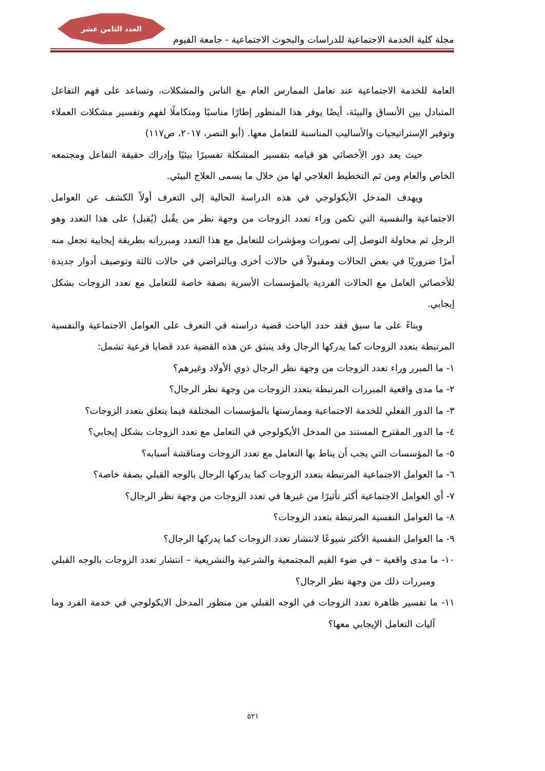العدد الثامن عشر
مجلة كلية الخدمة الاجتماعية للدراسات والبحوث الاجتماعية - جامعة الفيوم
العامة للخدمة الاجتماعية عند تعامل الممارس العام مع الناس والمشكلات، وتساعد على فهم التفاعل المتبادل بين الأنساق والبيئة، أيضًا يوفر هذا المنظور إطارًا مناسبًا ومتكاملًا لفهم وتفسير مشكلات العملاء وتوفير الإستراتيجيات والأساليب المناسبة للتعامل معها. (أبو النصر، ٢٠١٧، ص١١٧)
حيث يعد دور الأخصائي هو قيامه بتفسير المشكلة تفسيرًا بيئيًا وإدراك حقيقة التفاعل ومجتمعه الخاص والعام ومن ثم التخطيط العلاجي لها من خلال ما يسمى العلاج البيئي.
ويهدف المدخل الأيكولوجي في هذه الدراسة الحالية إلى التعرف أولاً الكشف عن العوامل الاجتماعية والنفسية التي تكمن وراء تعدد الزوجات من وجهة نظر من يقُبل (يُقبل) على هذا التعدد وهو الرجل ثم محاولة التوصل إلى تصورات ومؤشرات للتعامل مع هذا التعدد ومبرراته بطريقة إيجابية تجعل منه أمرًا ضروريًا في بعض الحالات ومقبولاً في حالات أخرى وبالتراضي في حالات ثالثة وتوصيف أدوار جديدة للأخصائي العامل مع الحالات الفردية بالمؤسسات الأسرية بصفة خاصة للتعامل مع تعدد الزوجات بشكل إيجابي.
وبناءً على ما سبق فقد حدد الباحث قضية دراسته في التعرف على العوامل الاجتماعية والنفسية المرتبطة بتعدد الزوجات كما يدركها الرجال وقد ينبثق عن هذه القضية عدد قضايا فرعية تشمل:
١- ما المبرر وراء تعدد الزوجات من وجهة نظر الرجال ذوي الأولاد وغيرهم؟
٢- ما مدى واقعية المبررات المرتبطة بتعدد الزوجات من وجهة نظر الرجال؟
٣- ما الدور الفعلي للخدمة الاجتماعية وممارستها بالمؤسسات المختلفة فيما يتعلق بتعدد الزوجات؟
٤- ما الدور المقترح المستند من المدخل الأيكولوجي في التعامل مع تعدد الزوجات بشكل إيجابي؟
٥- ما المؤسسات التي يجب أن يناط بها التعامل مع تعدد الزوجات ومناقشة أسبابه؟
٦- ما العوامل الاجتماعية المرتبطة بتعدد الزوجات كما يدركها الرجال بالوجه القبلي بصفة خاصة؟
٧- أي العوامل الاجتماعية أكثر تأثيرًا من غيرها في تعدد الزوجات من وجهة نظر الرجال؟
٨- ما العوامل النفسية المرتبطة بتعدد الزوجات؟
٩- ما العوامل النفسية الأكثر شيوعًا لانتشار تعدد الزوجات كما يدركها الرجال؟
١٠- ما مدى واقعية – في ضوء القيم المجتمعية والشرعية والتشريعية – انتشار تعدد الزوجات بالوجه القبلي ومبررات ذلك من وجهة نظر الرجال؟
١١- ما تفسير ظاهرة تعدد الزوجات في الوجه القبلي من منظور المدخل الايكولوجي في خدمة الفرد وما آليات التعامل الإيجابي معها؟
٥٢١